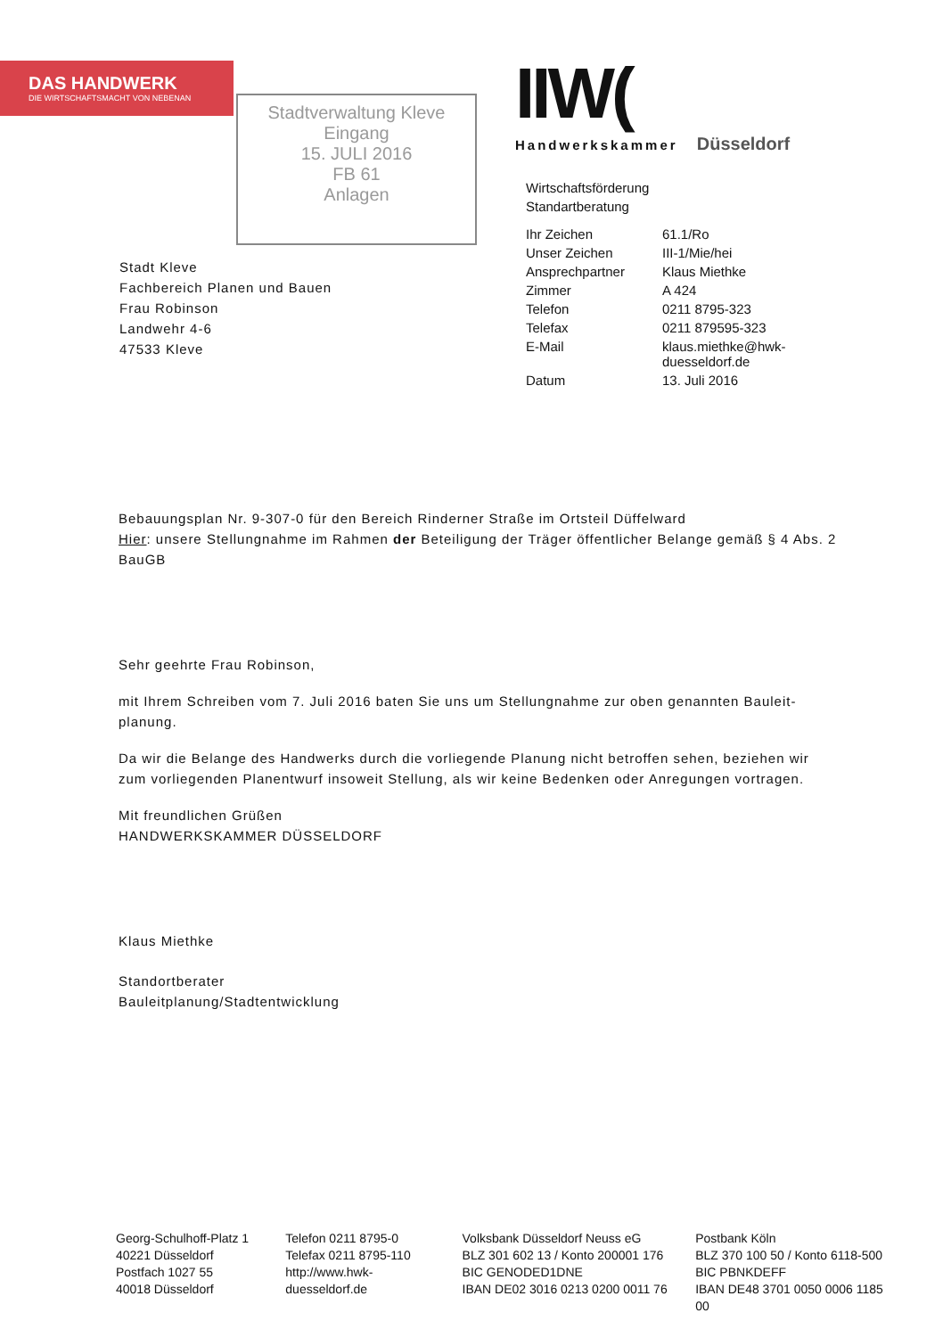DAS HANDWERK
DIE WIRTSCHAFTSMACHT VON NEBENAN
Stadtverwaltung Kleve
Eingang
15. JULI 2016
FB 61
Anlagen
IIW(
Handwerkskammer Düsseldorf
Wirtschaftsförderung
Standartberatung
| Ihr Zeichen | 61.1/Ro |
| Unser Zeichen | III-1/Mie/hei |
| Ansprechpartner | Klaus Miethke |
| Zimmer | A 424 |
| Telefon | 0211 8795-323 |
| Telefax | 0211 879595-323 |
| E-Mail | klaus.miethke@hwk-duesseldorf.de |
| Datum | 13. Juli 2016 |
Stadt Kleve
Fachbereich Planen und Bauen
Frau Robinson
Landwehr 4-6
47533 Kleve
Bebauungsplan Nr. 9-307-0 für den Bereich Rinderner Straße im Ortsteil Düffelward
Hier: unsere Stellungnahme im Rahmen der Beteiligung der Träger öffentlicher Belange gemäß § 4 Abs. 2 BauGB
Sehr geehrte Frau Robinson,
mit Ihrem Schreiben vom 7. Juli 2016 baten Sie uns um Stellungnahme zur oben genannten Bauleit-planung.
Da wir die Belange des Handwerks durch die vorliegende Planung nicht betroffen sehen, beziehen wir zum vorliegenden Planentwurf insoweit Stellung, als wir keine Bedenken oder Anregungen vortragen.
Mit freundlichen Grüßen
HANDWERKSKAMMER DÜSSELDORF
Klaus Miethke
Standortberater
Bauleitplanung/Stadtentwicklung
Georg-Schulhoff-Platz 1
40221 Düsseldorf
Postfach 1027 55
40018 Düsseldorf
Telefon 0211 8795-0
Telefax 0211 8795-110
http://www.hwk-duesseldorf.de
Volksbank Düsseldorf Neuss eG
BLZ 301 602 13 / Konto 200001 176
BIC GENODED1DNE
IBAN DE02 3016 0213 0200 0011 76
Postbank Köln
BLZ 370 100 50 / Konto 6118-500
BIC PBNKDEFF
IBAN DE48 3701 0050 0006 1185 00